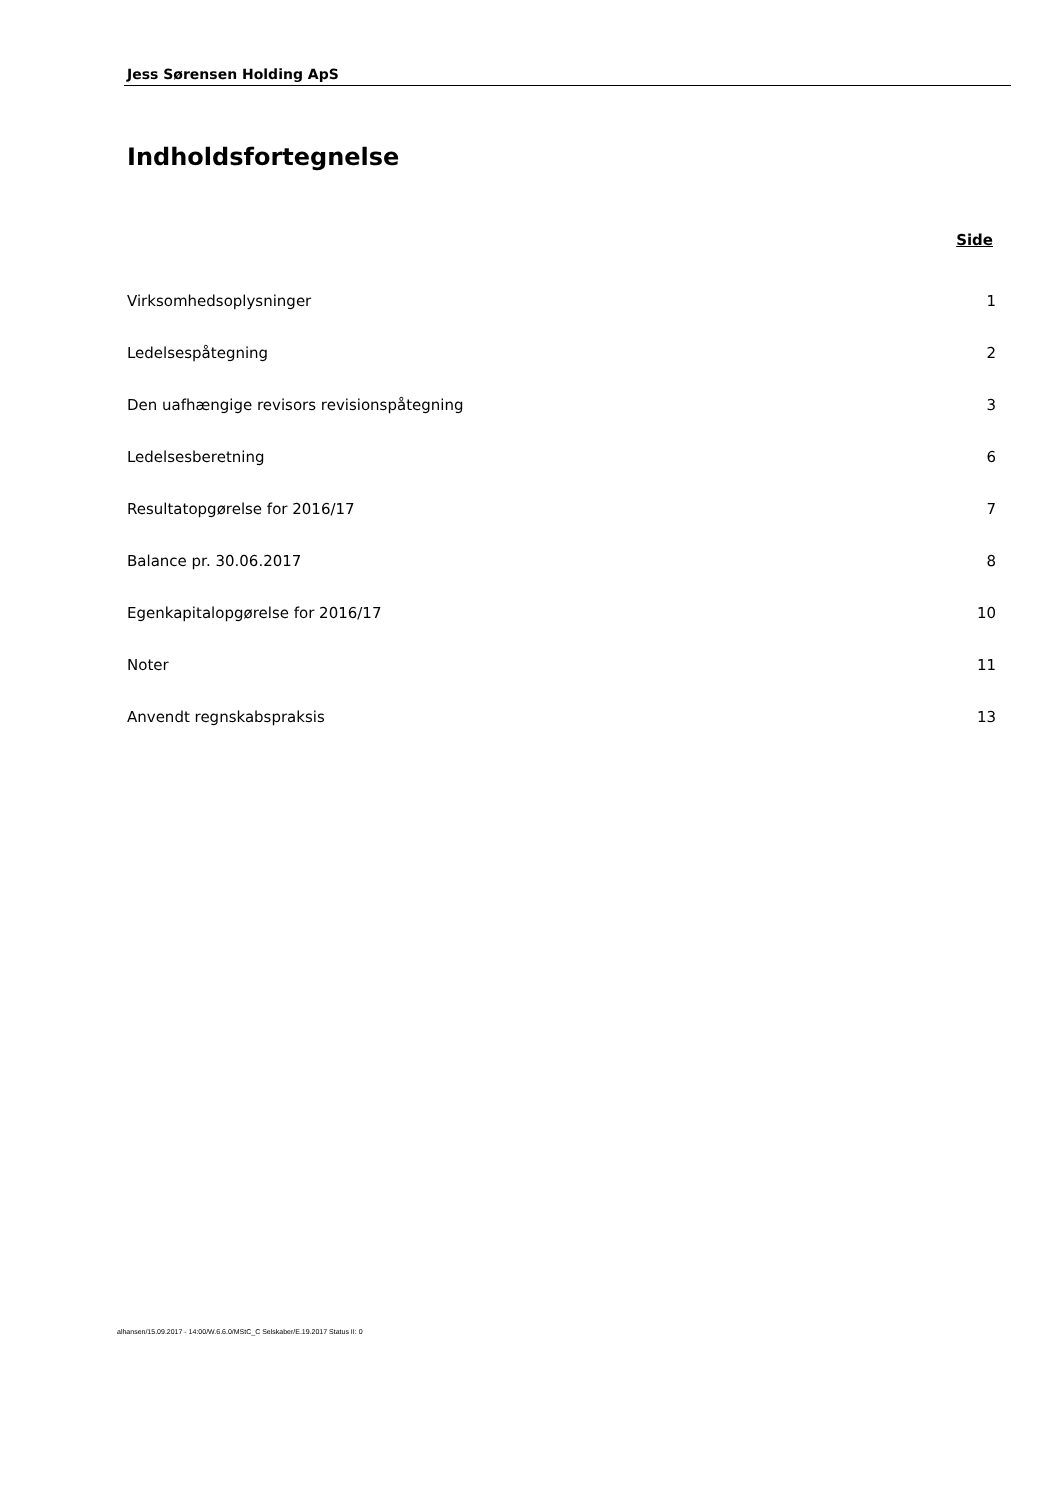Jess Sørensen Holding ApS
Indholdsfortegnelse
Side
| Virksomhedsoplysninger | 1 |
| Ledelsespåtegning | 2 |
| Den uafhængige revisors revisionspåtegning | 3 |
| Ledelsesberetning | 6 |
| Resultatopgørelse for 2016/17 | 7 |
| Balance pr. 30.06.2017 | 8 |
| Egenkapitalopgørelse for 2016/17 | 10 |
| Noter | 11 |
| Anvendt regnskabspraksis | 13 |
alhansen/15.09.2017 - 14:00/W.6.6.0/MStC_C Selskaber/E.19.2017 Status II: 0